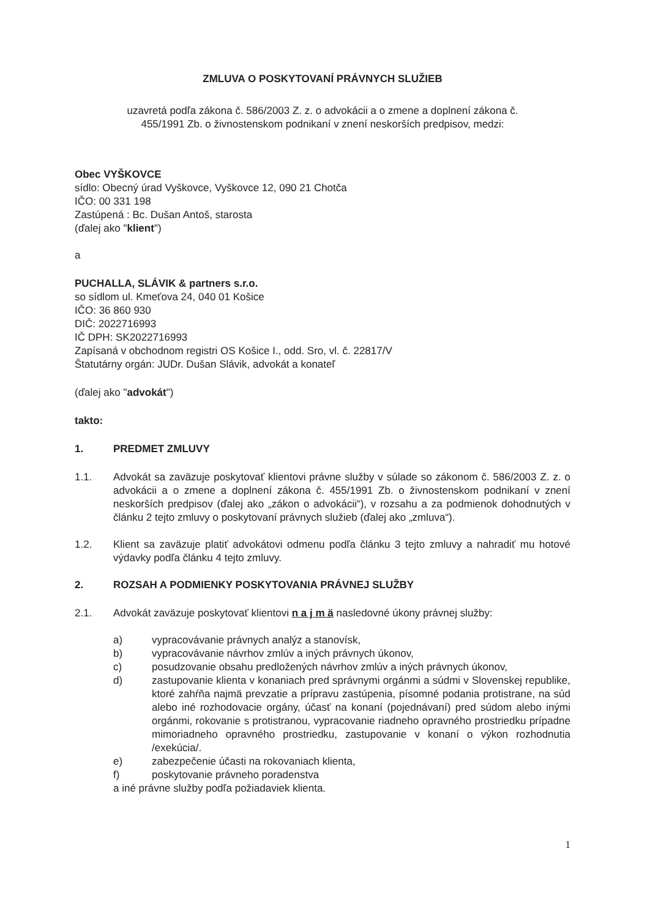ZMLUVA O POSKYTOVANÍ PRÁVNYCH SLUŽIEB
uzavretá podľa zákona č. 586/2003 Z. z. o advokácii a o zmene a doplnení zákona č.
455/1991 Zb. o živnostenskom podnikaní v znení neskorších predpisov, medzi:
Obec VYŠKOVCE
sídlo: Obecný úrad Vyškovce, Vyškovce 12, 090 21 Chotča
IČO: 00 331 198
Zastúpená : Bc. Dušan Antoš, starosta
(ďalej ako "klient")
a
PUCHALLA, SLÁVIK & partners s.r.o.
so sídlom ul. Kmeťova 24, 040 01 Košice
IČO: 36 860 930
DIČ: 2022716993
IČ DPH: SK2022716993
Zapísaná v obchodnom registri OS Košice I., odd. Sro, vl. č. 22817/V
Štatutárny orgán: JUDr. Dušan Slávik, advokát a konateľ
(ďalej ako "advokát")
takto:
1. PREDMET ZMLUVY
1.1. Advokát sa zaväzuje poskytovať klientovi právne služby v súlade so zákonom č. 586/2003 Z. z. o advokácii a o zmene a doplnení zákona č. 455/1991 Zb. o živnostenskom podnikaní v znení neskorších predpisov (ďalej ako „zákon o advokácii“), v rozsahu a za podmienok dohodnutých v článku 2 tejto zmluvy o poskytovaní právnych služieb (ďalej ako „zmluva“).
1.2. Klient sa zaväzuje platiť advokátovi odmenu podľa článku 3 tejto zmluvy a nahradiť mu hotové výdavky podľa článku 4 tejto zmluvy.
2. ROZSAH A PODMIENKY POSKYTOVANIA PRÁVNEJ SLUŽBY
2.1. Advokát zaväzuje poskytovať klientovi n a j m ä nasledovné úkony právnej služby:
a) vypracovávanie právnych analýz a stanovísk,
b) vypracovávanie návrhov zmlúv a iných právnych úkonov,
c) posudzovanie obsahu predložených návrhov zmlúv a iných právnych úkonov,
d) zastupovanie klienta v konaniach pred správnymi orgánmi a súdmi v Slovenskej republike, ktoré zahŕňa najmä prevzatie a prípravu zastúpenia, písomné podania protistrane, na súd alebo iné rozhodovacie orgány, účasť na konaní (pojednávaní) pred súdom alebo inými orgánmi, rokovanie s protistranou, vypracovanie riadneho opravného prostriedku prípadne mimoriadneho opravného prostriedku, zastupovanie v konaní o výkon rozhodnutia /exekúcia/.
e) zabezpečenie účasti na rokovaniach klienta,
f) poskytovanie právneho poradenstva
a iné právne služby podľa požiadaviek klienta.
1